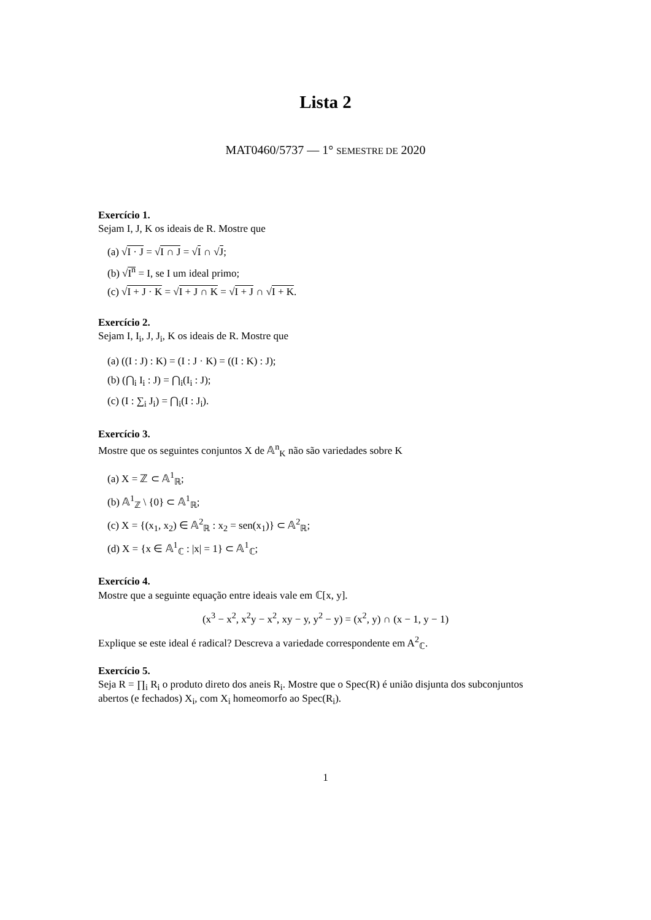Lista 2
MAT0460/5737 — 1° SEMESTRE DE 2020
Exercício 1.
Sejam I, J, K os ideais de R. Mostre que
(a) √I · J = √I ∩ J = √I ∩ √J;
(b) √I<sup>n</sup> = I, se I um ideal primo;
(c) √I + J · K = √I + J ∩ K = √I + J ∩ √I + K.
Exercício 2.
Sejam I, I<sub>i</sub>, J, J<sub>i</sub>, K os ideais de R. Mostre que
(a) ((I : J) : K) = (I : J · K) = ((I : K) : J);
(b) (⋂<sub>i</sub> I<sub>i</sub> : J) = ⋂<sub>i</sub>(I<sub>i</sub> : J);
(c) (I : ∑<sub>i</sub> J<sub>i</sub>) = ⋂<sub>i</sub>(I : J<sub>i</sub>).
Exercício 3.
Mostre que os seguintes conjuntos X de 𝔸<sup>n</sup><sub>K</sub> não são variedades sobre K
(a) X = ℤ ⊂ 𝔸<sup>1</sup><sub>ℝ</sub>;
(b) 𝔸<sup>1</sup><sub>ℤ</sub> \ {0} ⊂ 𝔸<sup>1</sup><sub>ℝ</sub>;
(c) X = {(x<sub>1</sub>, x<sub>2</sub>) ∈ 𝔸<sup>2</sup><sub>ℝ</sub> : x<sub>2</sub> = sen(x<sub>1</sub>)} ⊂ 𝔸<sup>2</sup><sub>ℝ</sub>;
(d) X = {x ∈ 𝔸<sup>1</sup><sub>ℂ</sub> : |x| = 1} ⊂ 𝔸<sup>1</sup><sub>ℂ</sub>;
Exercício 4.
Mostre que a seguinte equação entre ideais vale em ℂ[x, y].
(x<sup>3</sup> − x<sup>2</sup>, x<sup>2</sup>y − x<sup>2</sup>, xy − y, y<sup>2</sup> − y) = (x<sup>2</sup>, y) ∩ (x − 1, y − 1)
Explique se este ideal é radical? Descreva a variedade correspondente em A<sup>2</sup><sub>ℂ</sub>.
Exercício 5.
Seja R = ∏<sub>i</sub> R<sub>i</sub> o produto direto dos aneis R<sub>i</sub>. Mostre que o Spec(R) é união disjunta dos subconjuntos abertos (e fechados) X<sub>i</sub>, com X<sub>i</sub> homeomorfo ao Spec(R<sub>i</sub>).
1